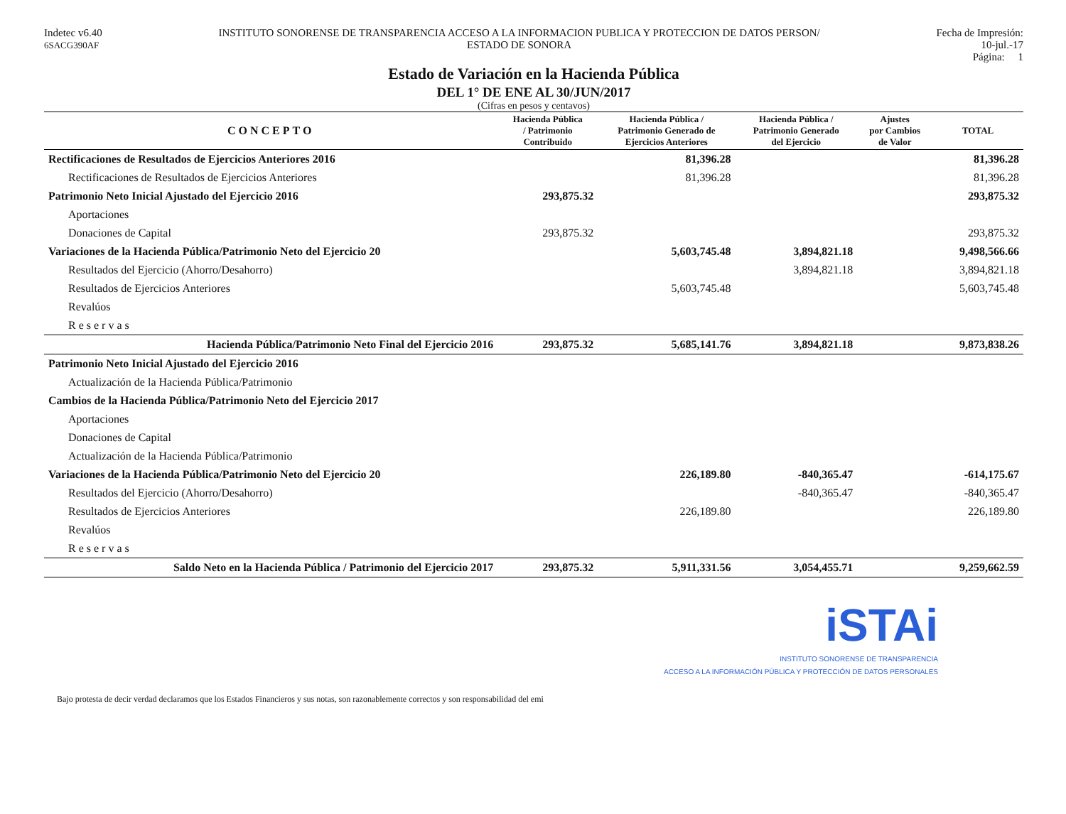Indetec v6.40
6SACG390AF
INSTITUTO SONORENSE DE TRANSPARENCIA ACCESO A LA INFORMACION PUBLICA Y PROTECCION DE DATOS PERSON/
ESTADO DE SONORA
Fecha de Impresión:
10-jul.-17
Página: 1
Estado de Variación en la Hacienda Pública
DEL 1° DE ENE AL 30/JUN/2017
(Cifras en pesos y centavos)
| CONCEPTO | Hacienda Pública / Patrimonio Contribuido | Hacienda Pública / Patrimonio Generado de Ejercicios Anteriores | Hacienda Pública / Patrimonio Generado del Ejercicio | Ajustes por Cambios de Valor | TOTAL |
| --- | --- | --- | --- | --- | --- |
| Rectificaciones de Resultados de Ejercicios Anteriores 2016 | | 81,396.28 | | | 81,396.28 |
| Rectificaciones de Resultados de Ejercicios Anteriores | | 81,396.28 | | | 81,396.28 |
| Patrimonio Neto Inicial Ajustado del Ejercicio 2016 | 293,875.32 | | | | 293,875.32 |
| Aportaciones | | | | | |
| Donaciones de Capital | 293,875.32 | | | | 293,875.32 |
| Variaciones de la Hacienda Pública/Patrimonio Neto del Ejercicio 20 | | 5,603,745.48 | 3,894,821.18 | | 9,498,566.66 |
| Resultados del Ejercicio (Ahorro/Desahorro) | | | 3,894,821.18 | | 3,894,821.18 |
| Resultados de Ejercicios Anteriores | | 5,603,745.48 | | | 5,603,745.48 |
| Revalúos | | | | | |
| Reservas | | | | | |
| Hacienda Pública/Patrimonio Neto Final del Ejercicio 2016 | 293,875.32 | 5,685,141.76 | 3,894,821.18 | | 9,873,838.26 |
| Patrimonio Neto Inicial Ajustado del Ejercicio 2016 | | | | | |
| Actualización de la Hacienda Pública/Patrimonio | | | | | |
| Cambios de la Hacienda Pública/Patrimonio Neto del Ejercicio 2017 | | | | | |
| Aportaciones | | | | | |
| Donaciones de Capital | | | | | |
| Actualización de la Hacienda Pública/Patrimonio | | | | | |
| Variaciones de la Hacienda Pública/Patrimonio Neto del Ejercicio 20 | | 226,189.80 | -840,365.47 | | -614,175.67 |
| Resultados del Ejercicio (Ahorro/Desahorro) | | | -840,365.47 | | -840,365.47 |
| Resultados de Ejercicios Anteriores | | 226,189.80 | | | 226,189.80 |
| Revalúos | | | | | |
| Reservas | | | | | |
| Saldo Neto en la Hacienda Pública / Patrimonio del Ejercicio 2017 | 293,875.32 | 5,911,331.56 | 3,054,455.71 | | 9,259,662.59 |
iSTAi
INSTITUTO SONORENSE DE TRANSPARENCIA
ACCESO A LA INFORMACIÓN PÚBLICA Y PROTECCIÓN DE DATOS PERSONALES
Bajo protesta de decir verdad declaramos que los Estados Financieros y sus notas, son razonablemente correctos y son responsabilidad del emi